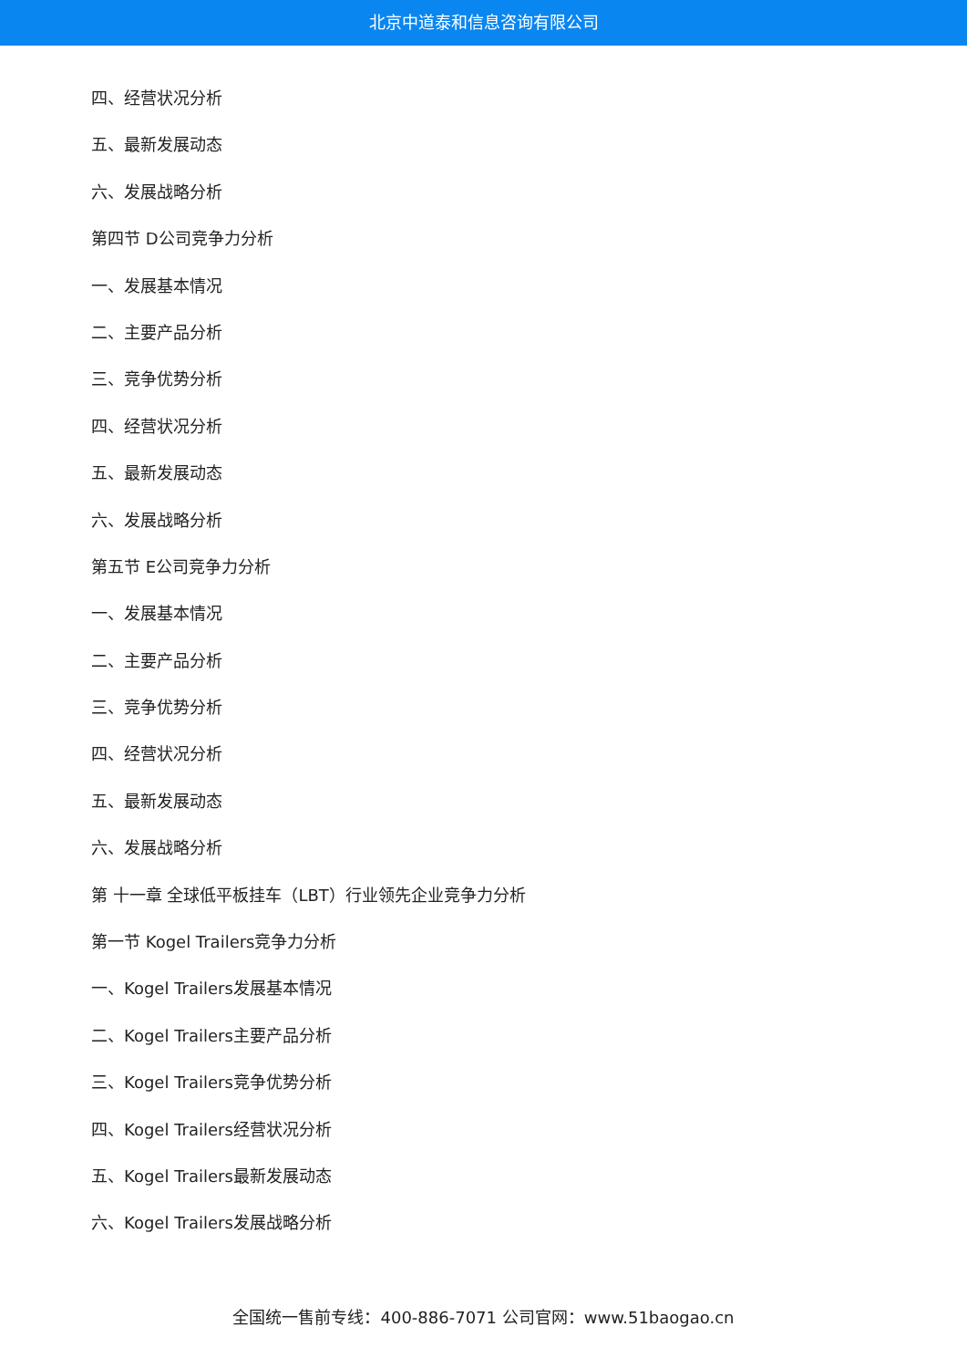北京中道泰和信息咨询有限公司
四、经营状况分析
五、最新发展动态
六、发展战略分析
第四节 D公司竞争力分析
一、发展基本情况
二、主要产品分析
三、竞争优势分析
四、经营状况分析
五、最新发展动态
六、发展战略分析
第五节 E公司竞争力分析
一、发展基本情况
二、主要产品分析
三、竞争优势分析
四、经营状况分析
五、最新发展动态
六、发展战略分析
第 十一章 全球低平板挂车（LBT）行业领先企业竞争力分析
第一节 Kogel Trailers竞争力分析
一、Kogel Trailers发展基本情况
二、Kogel Trailers主要产品分析
三、Kogel Trailers竞争优势分析
四、Kogel Trailers经营状况分析
五、Kogel Trailers最新发展动态
六、Kogel Trailers发展战略分析
全国统一售前专线：400-886-7071 公司官网：www.51baogao.cn